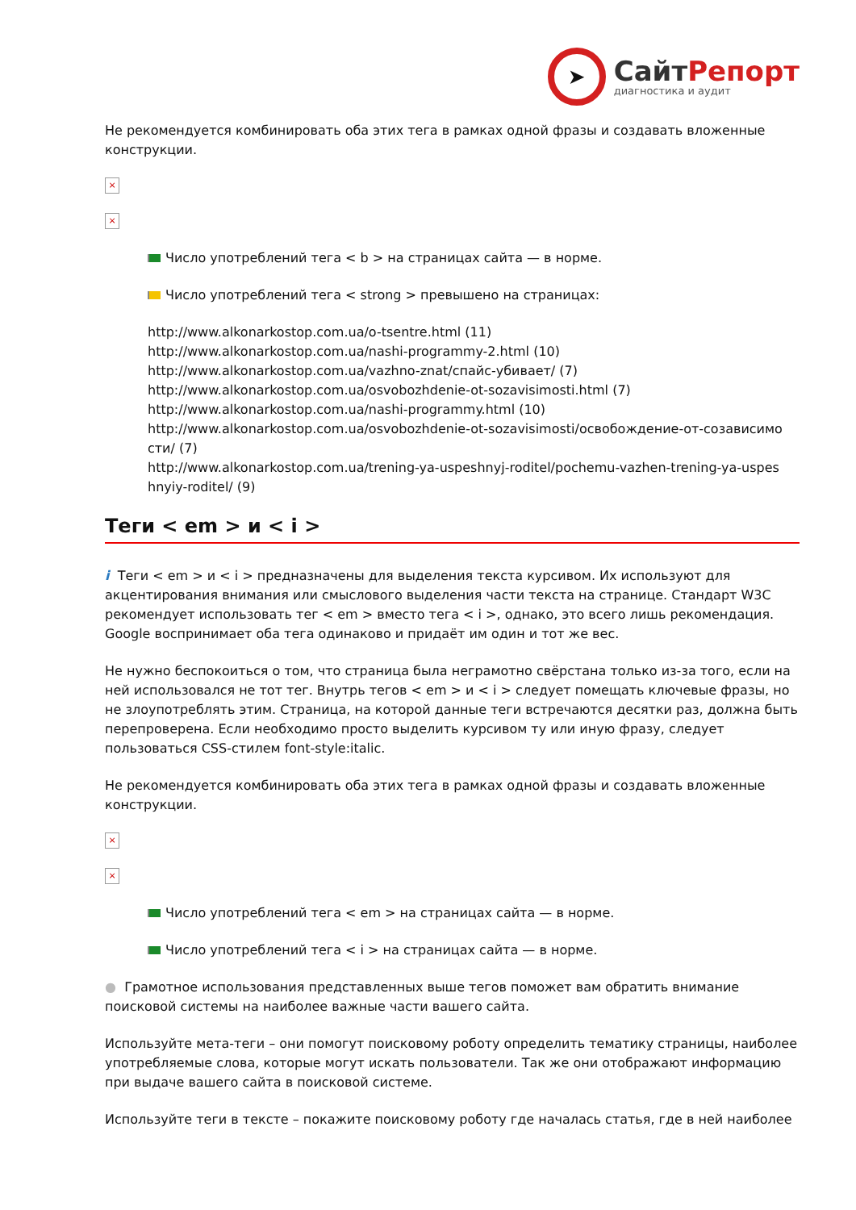➤
СайтРепорт
диагностика и аудит
Не рекомендуется комбинировать оба этих тега в рамках одной фразы и создавать вложенные конструкции.
×
×
Число употреблений тега < b > на страницах сайта — в норме.
Число употреблений тега < strong > превышено на страницах:
http://www.alkonarkostop.com.ua/o-tsentre.html (11)
http://www.alkonarkostop.com.ua/nashi-programmy-2.html (10)
http://www.alkonarkostop.com.ua/vazhno-znat/спайс-убивает/ (7)
http://www.alkonarkostop.com.ua/osvobozhdenie-ot-sozavisimosti.html (7)
http://www.alkonarkostop.com.ua/nashi-programmy.html (10)
http://www.alkonarkostop.com.ua/osvobozhdenie-ot-sozavisimosti/освобождение-от-созависимо сти/ (7)
http://www.alkonarkostop.com.ua/trening-ya-uspeshnyj-roditel/pochemu-vazhen-trening-ya-uspes hnyiy-roditel/ (9)
Теги < em > и < i >
i Теги < em > и < i > предназначены для выделения текста курсивом. Их используют для акцентирования внимания или смыслового выделения части текста на странице. Стандарт W3C рекомендует использовать тег < em > вместо тега < i >, однако, это всего лишь рекомендация. Google воспринимает оба тега одинаково и придаёт им один и тот же вес.
Не нужно беспокоиться о том, что страница была неграмотно свёрстана только из-за того, если на ней использовался не тот тег. Внутрь тегов < em > и < i > следует помещать ключевые фразы, но не злоупотреблять этим. Страница, на которой данные теги встречаются десятки раз, должна быть перепроверена. Если необходимо просто выделить курсивом ту или иную фразу, следует пользоваться CSS-стилем font-style:italic.
Не рекомендуется комбинировать оба этих тега в рамках одной фразы и создавать вложенные конструкции.
×
×
Число употреблений тега < em > на страницах сайта — в норме.
Число употреблений тега < i > на страницах сайта — в норме.
● Грамотное использования представленных выше тегов поможет вам обратить внимание поисковой системы на наиболее важные части вашего сайта.
Используйте мета-теги – они помогут поисковому роботу определить тематику страницы, наиболее употребляемые слова, которые могут искать пользователи. Так же они отображают информацию при выдаче вашего сайта в поисковой системе.
Используйте теги в тексте – покажите поисковому роботу где началась статья, где в ней наиболее